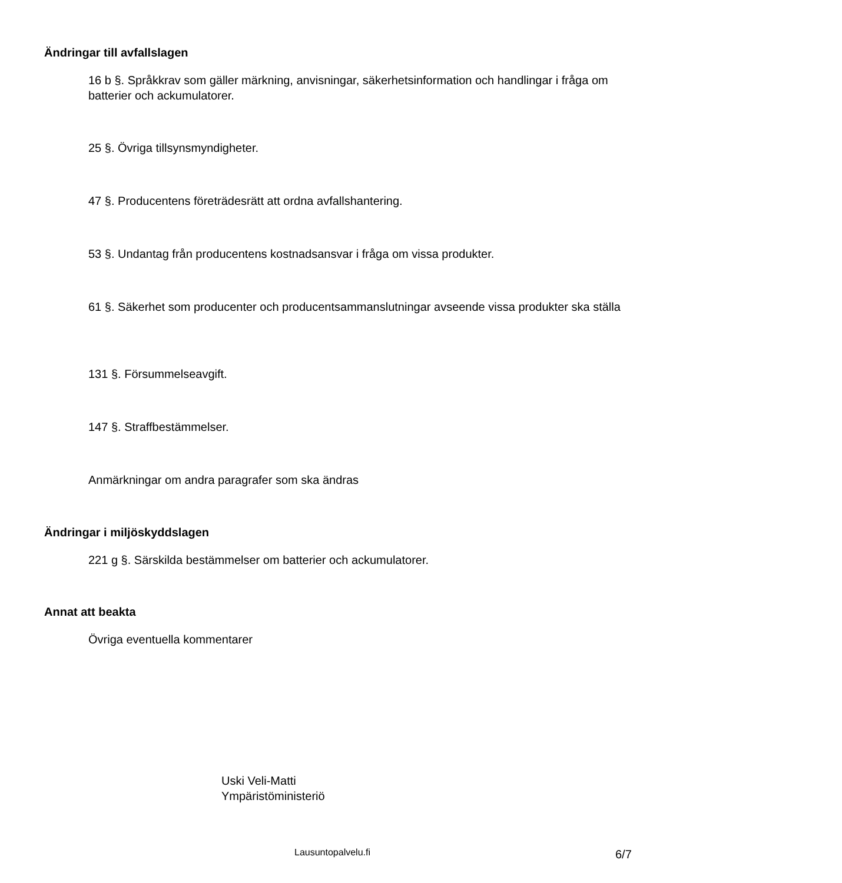Ändringar till avfallslagen
16 b §. Språkkrav som gäller märkning, anvisningar, säkerhetsinformation och handlingar i fråga om batterier och ackumulatorer.
25 §. Övriga tillsynsmyndigheter.
47 §. Producentens företrädesrätt att ordna avfallshantering.
53 §. Undantag från producentens kostnadsansvar i fråga om vissa produkter.
61 §. Säkerhet som producenter och producentsammanslutningar avseende vissa produkter ska ställa
131 §. Försummelseavgift.
147 §. Straffbestämmelser.
Anmärkningar om andra paragrafer som ska ändras
Ändringar i miljöskyddslagen
221 g §. Särskilda bestämmelser om batterier och ackumulatorer.
Annat att beakta
Övriga eventuella kommentarer
Uski Veli-Matti
Ympäristöministeriö
Lausuntopalvelu.fi 6/7